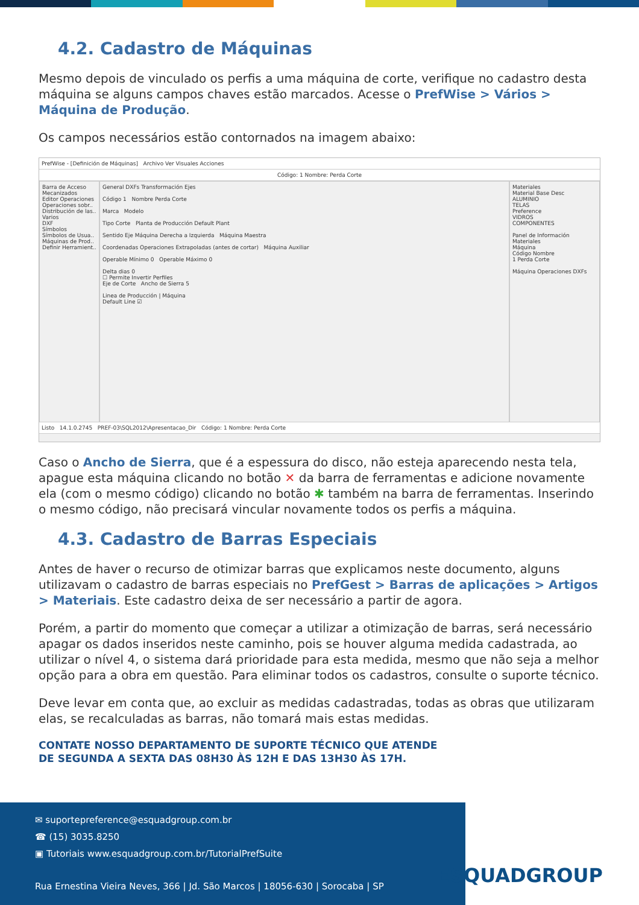4.2. Cadastro de Máquinas
Mesmo depois de vinculado os perfis a uma máquina de corte, verifique no cadastro desta máquina se alguns campos chaves estão marcados. Acesse o PrefWise > Vários > Máquina de Produção.
Os campos necessários estão contornados na imagem abaixo:
PrefWise - [Definición de Máquinas] Archivo Ver Visuales Acciones
Código: 1 Nombre: Perda Corte
Barra de Acceso
Mecanizados
Editor Operaciones
Operaciones sobr..
Distribución de las..
Varios
DXF
Símbolos
Símbolos de Usua..
Máquinas de Prod..
Definir Herramient..
General DXFs Transformación Ejes
Código 1 Nombre Perda Corte
Marca Modelo
Tipo Corte Planta de Producción Default Plant
Sentido Eje Máquina Derecha a Izquierda Máquina Maestra
Coordenadas Operaciones Extrapoladas (antes de cortar) Máquina Auxiliar
Operable Mínimo 0 Operable Máximo 0
Delta dias 0
☐ Permite Invertir Perfiles
Eje de Corte Ancho de Sierra 5
Linea de Producción | Máquina
Default Line ☑
Materiales
Material Base Desc
ALUMINIO
TELAS
Preference
VIDROS
COMPONENTES
Panel de Información Materiales
Máquina
Código Nombre
1 Perda Corte
Máquina Operaciones DXFs
Listo 14.1.0.2745 PREF-03\SQL2012\Apresentacao_Dir Código: 1 Nombre: Perda Corte
Caso o Ancho de Sierra, que é a espessura do disco, não esteja aparecendo nesta tela, apague esta máquina clicando no botão ✕ da barra de ferramentas e adicione novamente ela (com o mesmo código) clicando no botão ✱ também na barra de ferramentas. Inserindo o mesmo código, não precisará vincular novamente todos os perfis a máquina.
4.3. Cadastro de Barras Especiais
Antes de haver o recurso de otimizar barras que explicamos neste documento, alguns utilizavam o cadastro de barras especiais no PrefGest > Barras de aplicações > Artigos > Materiais. Este cadastro deixa de ser necessário a partir de agora.
Porém, a partir do momento que começar a utilizar a otimização de barras, será necessário apagar os dados inseridos neste caminho, pois se houver alguma medida cadastrada, ao utilizar o nível 4, o sistema dará prioridade para esta medida, mesmo que não seja a melhor opção para a obra em questão. Para eliminar todos os cadastros, consulte o suporte técnico.
Deve levar em conta que, ao excluir as medidas cadastradas, todas as obras que utilizaram elas, se recalculadas as barras, não tomará mais estas medidas.
CONTATE NOSSO DEPARTAMENTO DE SUPORTE TÉCNICO QUE ATENDE
DE SEGUNDA A SEXTA DAS 08H30 ÀS 12H E DAS 13H30 ÀS 17H.
✉ suportepreference@esquadgroup.com.br
☎ (15) 3035.8250
▣ Tutoriais www.esquadgroup.com.br/TutorialPrefSuite
Rua Ernestina Vieira Neves, 366 | Jd. São Marcos | 18056-630 | Sorocaba | SP
ESQUADGROUP